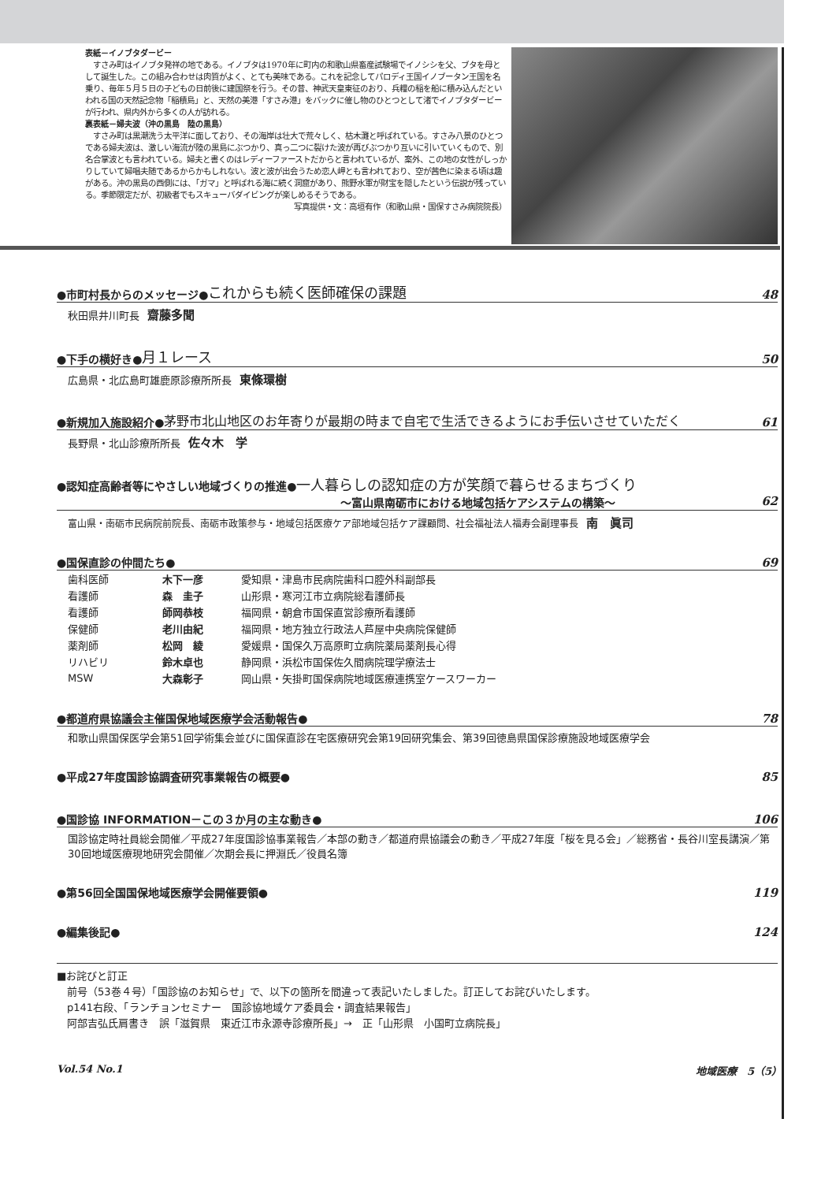表紙－イノブタダービー
　すさみ町はイノブタ発祥の地である。イノブタは1970年に町内の和歌山県畜産試験場でイノシシを父、ブタを母として誕生した。この組み合わせは肉質がよく、とても美味である。これを記念してパロディ王国イノブータン王国を名乗り、毎年５月５日の子どもの日前後に建国祭を行う。その昔、神武天皇東征のおり、兵糧の稲を船に積み込んだといわれる国の天然記念物「稲積島」と、天然の美港「すさみ港」をバックに催し物のひとつとして渚でイノブタダービーが行われ、県内外から多くの人が訪れる。
裏表紙－婦夫波（沖の黒島　陸の黒島）
　すさみ町は黒潮洗う太平洋に面しており、その海岸は壮大で荒々しく、枯木灘と呼ばれている。すさみ八景のひとつである婦夫波は、激しい海流が陸の黒島にぶつかり、真っ二つに裂けた波が再びぶつかり互いに引いていくもので、別名合掌波とも言われている。婦夫と書くのはレディーファーストだからと言われているが、案外、この地の女性がしっかりしていて婦唱夫随であるからかもしれない。波と波が出会うため恋人岬とも言われており、空が茜色に染まる頃は趣がある。沖の黒島の西側には、「ガマ」と呼ばれる海に続く洞窟があり、熊野水軍が財宝を隠したという伝説が残っている。季節限定だが、初級者でもスキューバダイビングが楽しめるそうである。
写真提供・文：高垣有作（和歌山県・国保すさみ病院院長）
●市町村長からのメッセージ● これからも続く医師確保の課題 48
秋田県井川町長 齋藤多聞
●下手の横好き● 月１レース 50
広島県・北広島町雄鹿原診療所所長 東條環樹
●新規加入施設紹介● 茅野市北山地区のお年寄りが最期の時まで自宅で生活できるようにお手伝いさせていただく 61
長野県・北山診療所所長 佐々木　学
●認知症高齢者等にやさしい地域づくりの推進●一人暮らしの認知症の方が笑顔で暮らせるまちづくり
～富山県南砺市における地域包括ケアシステムの構築～ 62
富山県・南砺市民病院前院長、南砺市政策参与・地域包括医療ケア部地域包括ケア課顧問、社会福祉法人福寿会副理事長 南　眞司
●国保直診の仲間たち● 69
| 歯科医師 | 木下一彦 | 愛知県・津島市民病院歯科口腔外科副部長 |
| 看護師 | 森 圭子 | 山形県・寒河江市立病院総看護師長 |
| 看護師 | 師岡恭枝 | 福岡県・朝倉市国保直営診療所看護師 |
| 保健師 | 老川由紀 | 福岡県・地方独立行政法人芦屋中央病院保健師 |
| 薬剤師 | 松岡 綾 | 愛媛県・国保久万高原町立病院薬局薬剤長心得 |
| リハビリ | 鈴木卓也 | 静岡県・浜松市国保佐久間病院理学療法士 |
| MSW | 大森彰子 | 岡山県・矢掛町国保病院地域医療連携室ケースワーカー |
●都道府県協議会主催国保地域医療学会活動報告● 78
和歌山県国保医学会第51回学術集会並びに国保直診在宅医療研究会第19回研究集会、第39回徳島県国保診療施設地域医療学会
●平成27年度国診協調査研究事業報告の概要● 85
●国診協 INFORMATION－この３か月の主な動き● 106
国診協定時社員総会開催／平成27年度国診協事業報告／本部の動き／都道府県協議会の動き／平成27年度「桜を見る会」／総務省・長谷川室長講演／第30回地域医療現地研究会開催／次期会長に押淵氏／役員名簿
●第56回全国国保地域医療学会開催要領● 119
●編集後記● 124
■お詫びと訂正
　前号（53巻４号）「国診協のお知らせ」で、以下の箇所を間違って表記いたしました。訂正してお詫びいたします。
　p141右段、「ランチョンセミナー　国診協地域ケア委員会・調査結果報告」
　阿部吉弘氏肩書き　誤「滋賀県　東近江市永源寺診療所長」→　正「山形県　小国町立病院長」
Vol.54 No.1 地域医療　5（5）